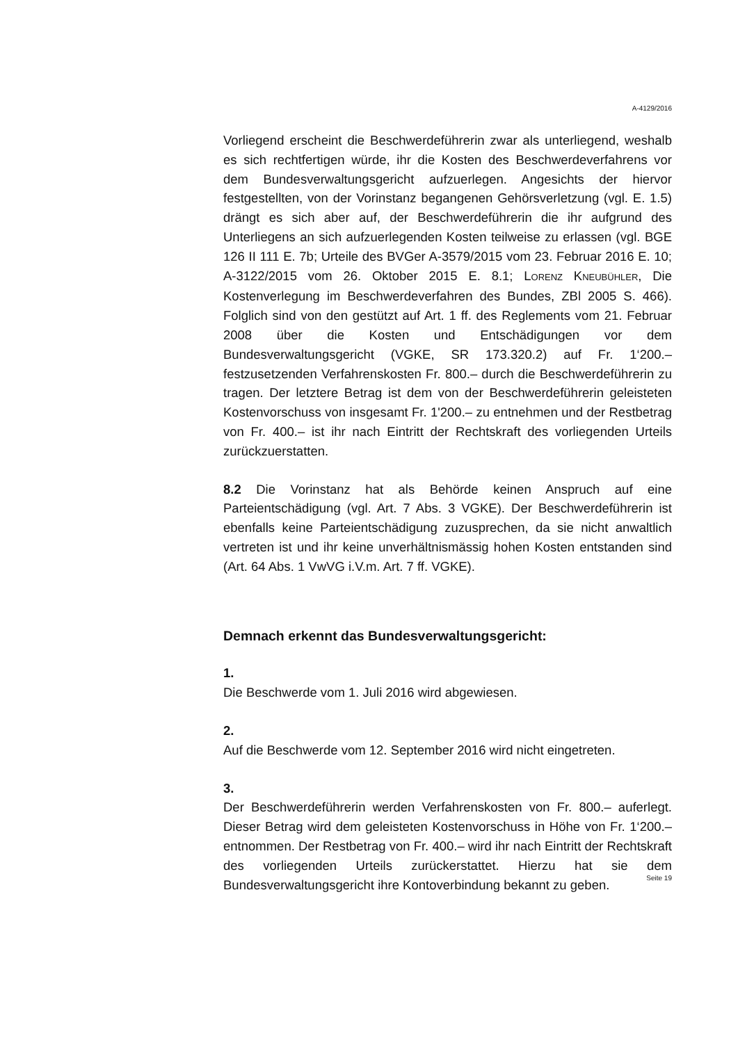A-4129/2016
Vorliegend erscheint die Beschwerdeführerin zwar als unterliegend, weshalb es sich rechtfertigen würde, ihr die Kosten des Beschwerdeverfahrens vor dem Bundesverwaltungsgericht aufzuerlegen. Angesichts der hiervor festgestellten, von der Vorinstanz begangenen Gehörsverletzung (vgl. E. 1.5) drängt es sich aber auf, der Beschwerdeführerin die ihr aufgrund des Unterliegens an sich aufzuerlegenden Kosten teilweise zu erlassen (vgl. BGE 126 II 111 E. 7b; Urteile des BVGer A-3579/2015 vom 23. Februar 2016 E. 10; A-3122/2015 vom 26. Oktober 2015 E. 8.1; LORENZ KNEUBÜHLER, Die Kostenverlegung im Beschwerdeverfahren des Bundes, ZBl 2005 S. 466). Folglich sind von den gestützt auf Art. 1 ff. des Reglements vom 21. Februar 2008 über die Kosten und Entschädigungen vor dem Bundesverwaltungsgericht (VGKE, SR 173.320.2) auf Fr. 1‘200.– festzusetzenden Verfahrenskosten Fr. 800.– durch die Beschwerdeführerin zu tragen. Der letztere Betrag ist dem von der Beschwerdeführerin geleisteten Kostenvorschuss von insgesamt Fr. 1'200.– zu entnehmen und der Restbetrag von Fr. 400.– ist ihr nach Eintritt der Rechtskraft des vorliegenden Urteils zurückzuerstatten.
8.2 Die Vorinstanz hat als Behörde keinen Anspruch auf eine Parteientschädigung (vgl. Art. 7 Abs. 3 VGKE). Der Beschwerdeführerin ist ebenfalls keine Parteientschädigung zuzusprechen, da sie nicht anwaltlich vertreten ist und ihr keine unverhältnismässig hohen Kosten entstanden sind (Art. 64 Abs. 1 VwVG i.V.m. Art. 7 ff. VGKE).
Demnach erkennt das Bundesverwaltungsgericht:
1.
Die Beschwerde vom 1. Juli 2016 wird abgewiesen.
2.
Auf die Beschwerde vom 12. September 2016 wird nicht eingetreten.
3.
Der Beschwerdeführerin werden Verfahrenskosten von Fr. 800.– auferlegt. Dieser Betrag wird dem geleisteten Kostenvorschuss in Höhe von Fr. 1‘200.– entnommen. Der Restbetrag von Fr. 400.– wird ihr nach Eintritt der Rechtskraft des vorliegenden Urteils zurückerstattet. Hierzu hat sie dem Bundesverwaltungsgericht ihre Kontoverbindung bekannt zu geben.
Seite 19